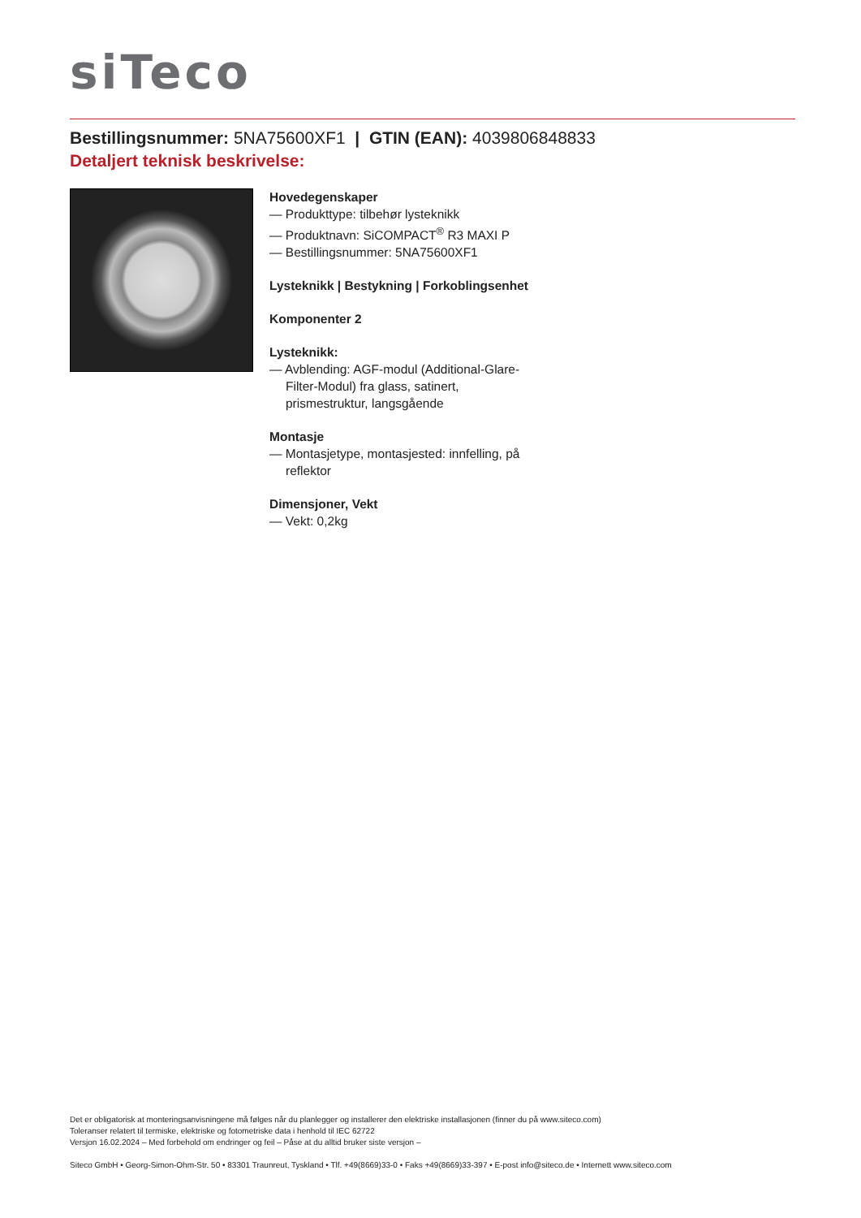siTeco
Bestillingsnummer: 5NA75600XF1 | GTIN (EAN): 4039806848833
Detaljert teknisk beskrivelse:
Hovedegenskaper
— Produkttype: tilbehør lysteknikk
— Produktnavn: SiCOMPACT<sup>®</sup> R3 MAXI P
— Bestillingsnummer: 5NA75600XF1
Lysteknikk | Bestykning | Forkoblingsenhet
Komponenter 2
Lysteknikk:
— Avblending: AGF-modul (Additional-Glare-Filter-Modul) fra glass, satinert, prismestruktur, langsgående
Montasje
— Montasjetype, montasjested: innfelling, på reflektor
Dimensjoner, Vekt
— Vekt: 0,2kg
Det er obligatorisk at monteringsanvisningene må følges når du planlegger og installerer den elektriske installasjonen (finner du på www.siteco.com)
Toleranser relatert til termiske, elektriske og fotometriske data i henhold til IEC 62722
Versjon 16.02.2024 – Med forbehold om endringer og feil – Påse at du alltid bruker siste versjon –
Siteco GmbH • Georg-Simon-Ohm-Str. 50 • 83301 Traunreut, Tyskland • Tlf. +49(8669)33-0 • Faks +49(8669)33-397 • E-post info@siteco.de • Internett www.siteco.com